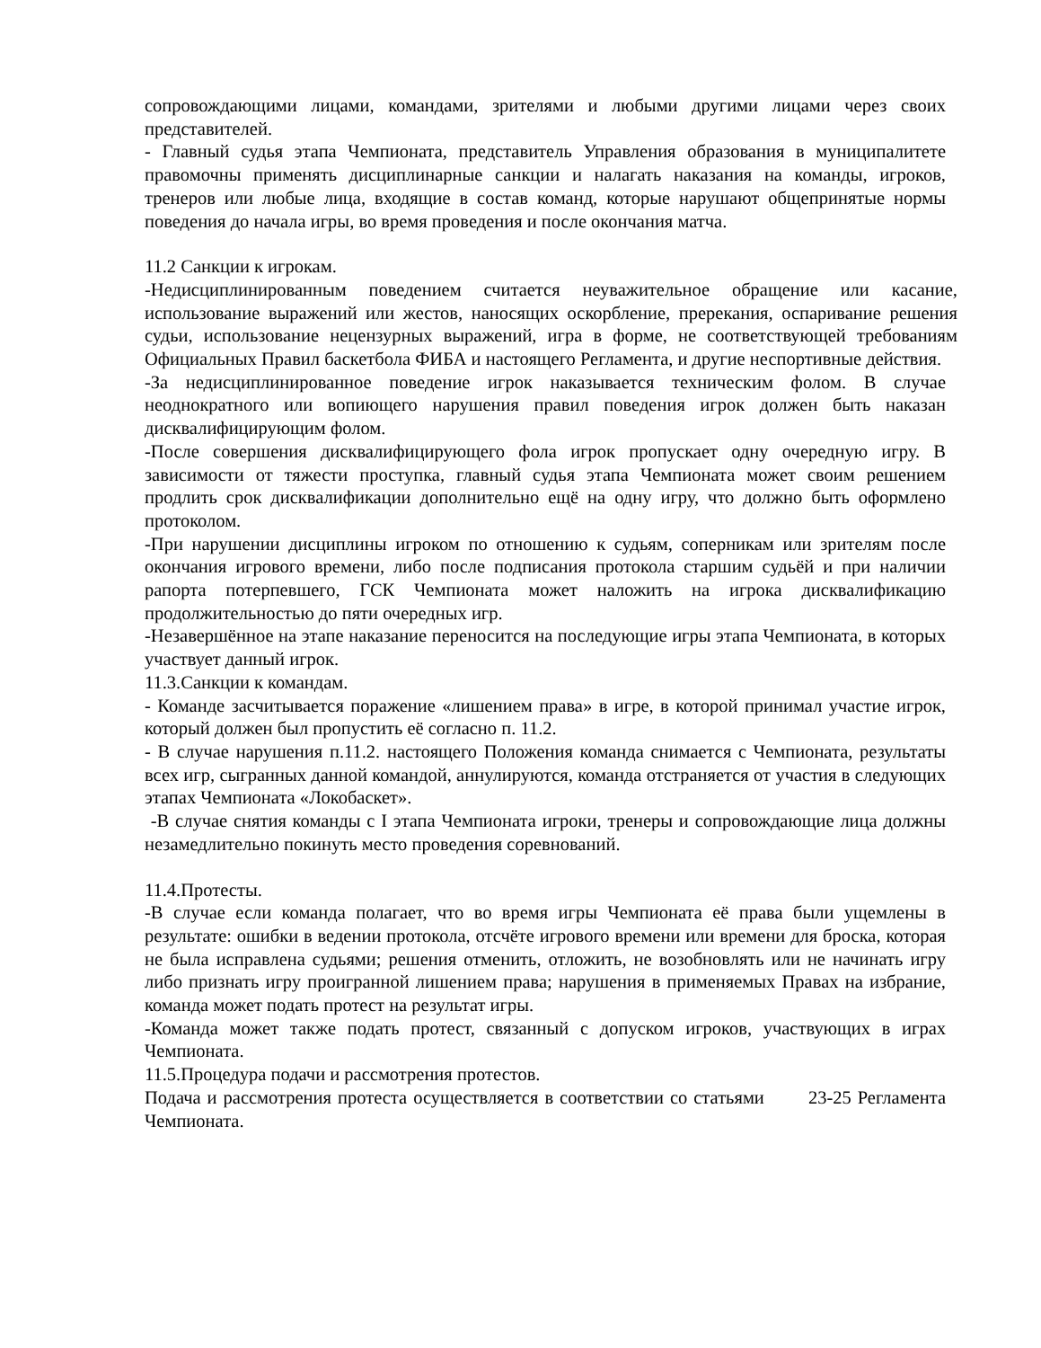сопровождающими лицами, командами, зрителями и любыми другими лицами через своих представителей.
- Главный судья этапа Чемпионата, представитель Управления образования в муниципалитете правомочны применять дисциплинарные санкции и налагать наказания на команды, игроков, тренеров или любые лица, входящие в состав команд, которые нарушают общепринятые нормы поведения до начала игры, во время проведения и после окончания матча.
11.2 Санкции к игрокам.
-Недисциплинированным поведением считается неуважительное обращение или касание, использование выражений или жестов, наносящих оскорбление, пререкания, оспаривание решения судьи, использование нецензурных выражений, игра в форме, не соответствующей требованиям Официальных Правил баскетбола ФИБА и настоящего Регламента, и другие неспортивные действия.
-За недисциплинированное поведение игрок наказывается техническим фолом. В случае неоднократного или вопиющего нарушения правил поведения игрок должен быть наказан дисквалифицирующим фолом.
-После совершения дисквалифицирующего фола игрок пропускает одну очередную игру. В зависимости от тяжести проступка, главный судья этапа Чемпионата может своим решением продлить срок дисквалификации дополнительно ещё на одну игру, что должно быть оформлено протоколом.
-При нарушении дисциплины игроком по отношению к судьям, соперникам или зрителям после окончания игрового времени, либо после подписания протокола старшим судьёй и при наличии рапорта потерпевшего, ГСК Чемпионата может наложить на игрока дисквалификацию продолжительностью до пяти очередных игр.
-Незавершённое на этапе наказание переносится на последующие игры этапа Чемпионата, в которых участвует данный игрок.
11.3.Санкции к командам.
- Команде засчитывается поражение «лишением права» в игре, в которой принимал участие игрок, который должен был пропустить её согласно п. 11.2.
- В случае нарушения п.11.2. настоящего Положения команда снимается с Чемпионата, результаты всех игр, сыгранных данной командой, аннулируются, команда отстраняется от участия в следующих этапах Чемпионата «Локобаскет».
-В случае снятия команды с I этапа Чемпионата игроки, тренеры и сопровождающие лица должны незамедлительно покинуть место проведения соревнований.
11.4.Протесты.
-В случае если команда полагает, что во время игры Чемпионата её права были ущемлены в результате: ошибки в ведении протокола, отсчёте игрового времени или времени для броска, которая не была исправлена судьями; решения отменить, отложить, не возобновлять или не начинать игру либо признать игру проигранной лишением права; нарушения в применяемых Правах на избрание, команда может подать протест на результат игры.
-Команда может также подать протест, связанный с допуском игроков, участвующих в играх Чемпионата.
11.5.Процедура подачи и рассмотрения протестов.
Подача и рассмотрения протеста осуществляется в соответствии со статьями 23-25 Регламента Чемпионата.